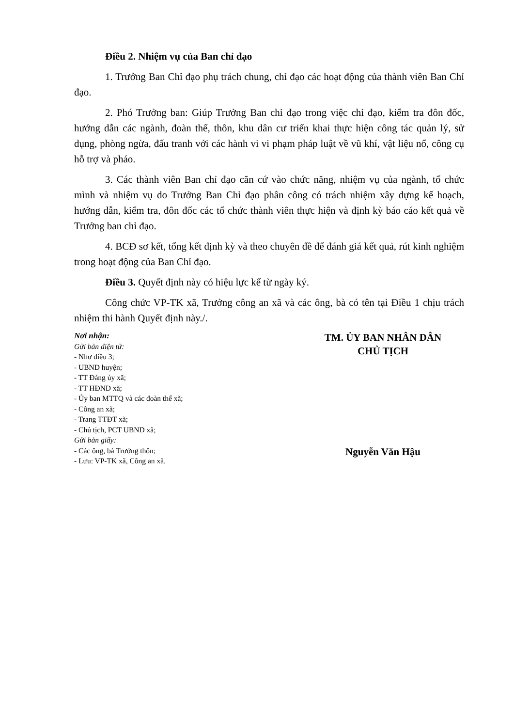Điều 2. Nhiệm vụ của Ban chỉ đạo
1. Trưởng Ban Chỉ đạo phụ trách chung, chỉ đạo các hoạt động của thành viên Ban Chỉ đạo.
2. Phó Trưởng ban: Giúp Trưởng Ban chỉ đạo trong việc chỉ đạo, kiểm tra đôn đốc, hướng dẫn các ngành, đoàn thể, thôn, khu dân cư triển khai thực hiện công tác quản lý, sử dụng, phòng ngừa, đấu tranh với các hành vi vi phạm pháp luật về vũ khí, vật liệu nổ, công cụ hỗ trợ và pháo.
3. Các thành viên Ban chỉ đạo căn cứ vào chức năng, nhiệm vụ của ngành, tổ chức mình và nhiệm vụ do Trưởng Ban Chỉ đạo phân công có trách nhiệm xây dựng kế hoạch, hướng dẫn, kiểm tra, đôn đốc các tổ chức thành viên thực hiện và định kỳ báo cáo kết quả về Trưởng ban chỉ đạo.
4. BCĐ sơ kết, tổng kết định kỳ và theo chuyên đề để đánh giá kết quả, rút kinh nghiệm trong hoạt động của Ban Chỉ đạo.
Điều 3. Quyết định này có hiệu lực kể từ ngày ký.
Công chức VP-TK xã, Trưởng công an xã và các ông, bà có tên tại Điều 1 chịu trách nhiệm thi hành Quyết định này./.
Nơi nhận:
Gửi bản điện tử:
- Như điều 3;
- UBND huyện;
- TT Đảng ủy xã;
- TT HĐND xã;
- Ủy ban MTTQ và các đoàn thể xã;
- Công an xã;
- Trang TTĐT xã;
- Chủ tịch, PCT UBND xã;
Gửi bản giấy:
- Các ông, bà Trưởng thôn;
- Lưu: VP-TK xã, Công an xã.
TM. ỦY BAN NHÂN DÂN
CHỦ TỊCH
Nguyễn Văn Hậu